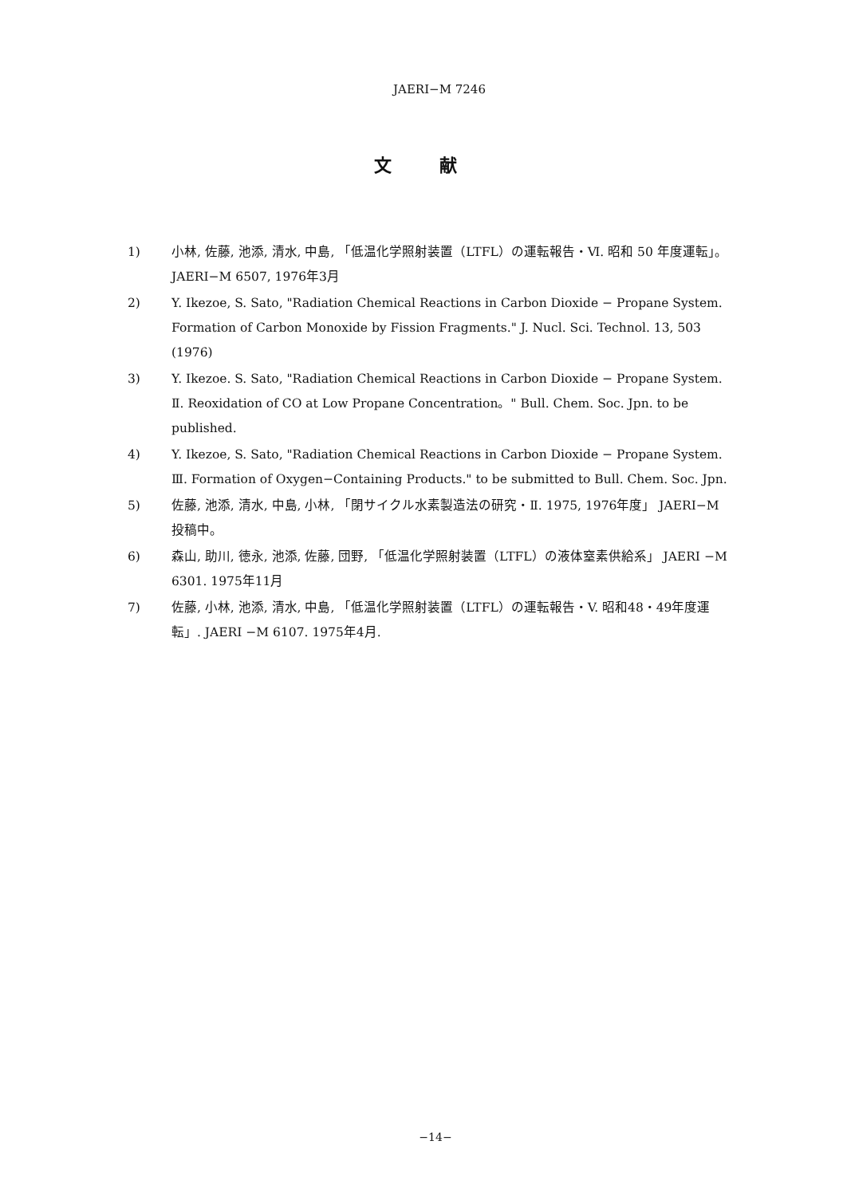JAERI−M 7246
文献
1) 小林, 佐藤, 池添, 清水, 中島, 「低温化学照射装置（LTFL）の運転報告・Ⅵ. 昭和 50 年度運転」。JAERI−M 6507, 1976年3月
2) Y. Ikezoe, S. Sato, "Radiation Chemical Reactions in Carbon Dioxide − Propane System. Formation of Carbon Monoxide by Fission Fragments." J. Nucl. Sci. Technol. 13, 503 (1976)
3) Y. Ikezoe. S. Sato, "Radiation Chemical Reactions in Carbon Dioxide − Propane System. Ⅱ. Reoxidation of CO at Low Propane Concentration。" Bull. Chem. Soc. Jpn. to be published.
4) Y. Ikezoe, S. Sato, "Radiation Chemical Reactions in Carbon Dioxide − Propane System. Ⅲ. Formation of Oxygen−Containing Products." to be submitted to Bull. Chem. Soc. Jpn.
5) 佐藤, 池添, 清水, 中島, 小林, 「閉サイクル水素製造法の研究・Ⅱ. 1975, 1976年度」 JAERI−M 投稿中。
6) 森山, 助川, 徳永, 池添, 佐藤, 団野, 「低温化学照射装置（LTFL）の液体窒素供給系」 JAERI −M 6301. 1975年11月
7) 佐藤, 小林, 池添, 清水, 中島, 「低温化学照射装置（LTFL）の運転報告・V. 昭和48・49年度運転」. JAERI −M 6107. 1975年4月.
−14−